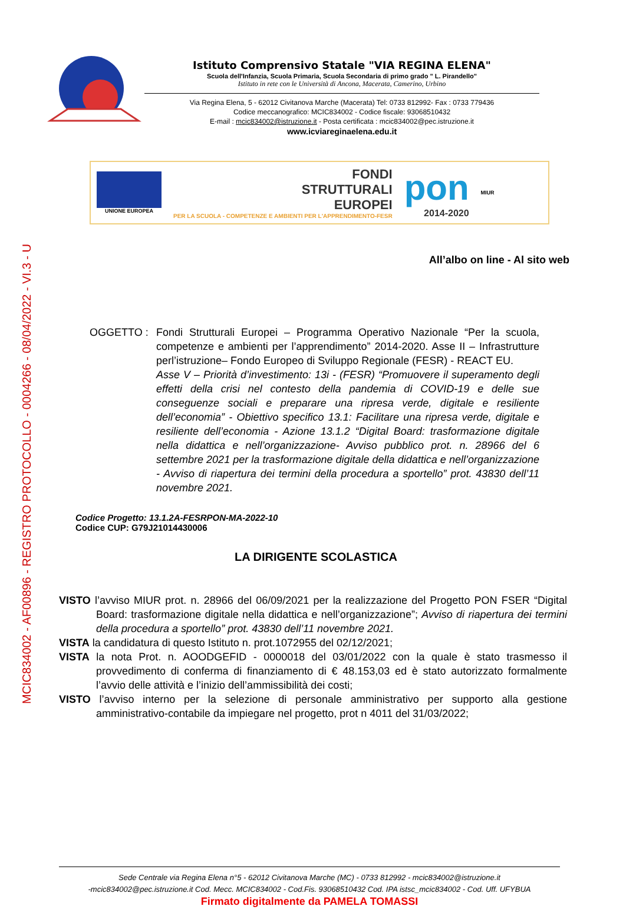MCIC834002 - AF00896 - REGISTRO PROTOCOLLO - 0004266 - 08/04/2022 - VI.3 - U
Istituto Comprensivo Statale "VIA REGINA ELENA"
Scuola dell'Infanzia, Scuola Primaria, Scuola Secondaria di primo grado " L. Pirandello"
Istituto in rete con le Università di Ancona, Macerata, Camerino, Urbino
Via Regina Elena, 5 - 62012 Civitanova Marche (Macerata) Tel: 0733 812992- Fax : 0733 779436
Codice meccanografico: MCIC834002 - Codice fiscale: 93068510432
E-mail : mcic834002@istruzione.it - Posta certificata : mcic834002@pec.istruzione.it
www.icviareginaelena.edu.it
UNIONE EUROPEA
FONDI
STRUTTURALI
EUROPEI
PER LA SCUOLA - COMPETENZE E AMBIENTI PER L'APPRENDIMENTO-FESR
pon
2014-2020
MIUR
All’albo on line - Al sito web
OGGETTO : Fondi Strutturali Europei – Programma Operativo Nazionale “Per la scuola, competenze e ambienti per l’apprendimento” 2014-2020. Asse II – Infrastrutture perl’istruzione– Fondo Europeo di Sviluppo Regionale (FESR) - REACT EU.
Asse V – Priorità d’investimento: 13i - (FESR) “Promuovere il superamento degli effetti della crisi nel contesto della pandemia di COVID-19 e delle sue conseguenze sociali e preparare una ripresa verde, digitale e resiliente dell’economia” - Obiettivo specifico 13.1: Facilitare una ripresa verde, digitale e resiliente dell’economia - Azione 13.1.2 “Digital Board: trasformazione digitale nella didattica e nell’organizzazione- Avviso pubblico prot. n. 28966 del 6 settembre 2021 per la trasformazione digitale della didattica e nell’organizzazione - Avviso di riapertura dei termini della procedura a sportello” prot. 43830 dell’11 novembre 2021.
Codice Progetto: 13.1.2A-FESRPON-MA-2022-10
Codice CUP: G79J21014430006
LA DIRIGENTE SCOLASTICA
VISTO l’avviso MIUR prot. n. 28966 del 06/09/2021 per la realizzazione del Progetto PON FSER “Digital Board: trasformazione digitale nella didattica e nell’organizzazione”; Avviso di riapertura dei termini della procedura a sportello” prot. 43830 dell’11 novembre 2021.
VISTA la candidatura di questo Istituto n. prot.1072955 del 02/12/2021;
VISTA la nota Prot. n. AOODGEFID - 0000018 del 03/01/2022 con la quale è stato trasmesso il provvedimento di conferma di finanziamento di € 48.153,03 ed è stato autorizzato formalmente l’avvio delle attività e l’inizio dell’ammissibilità dei costi;
VISTO l’avviso interno per la selezione di personale amministrativo per supporto alla gestione amministrativo-contabile da impiegare nel progetto, prot n 4011 del 31/03/2022;
Sede Centrale via Regina Elena n°5 - 62012 Civitanova Marche (MC) - 0733 812992 - mcic834002@istruzione.it
-mcic834002@pec.istruzione.it Cod. Mecc. MCIC834002 - Cod.Fis. 93068510432 Cod. IPA istsc_mcic834002 - Cod. Uff. UFYBUA
Firmato digitalmente da PAMELA TOMASSI